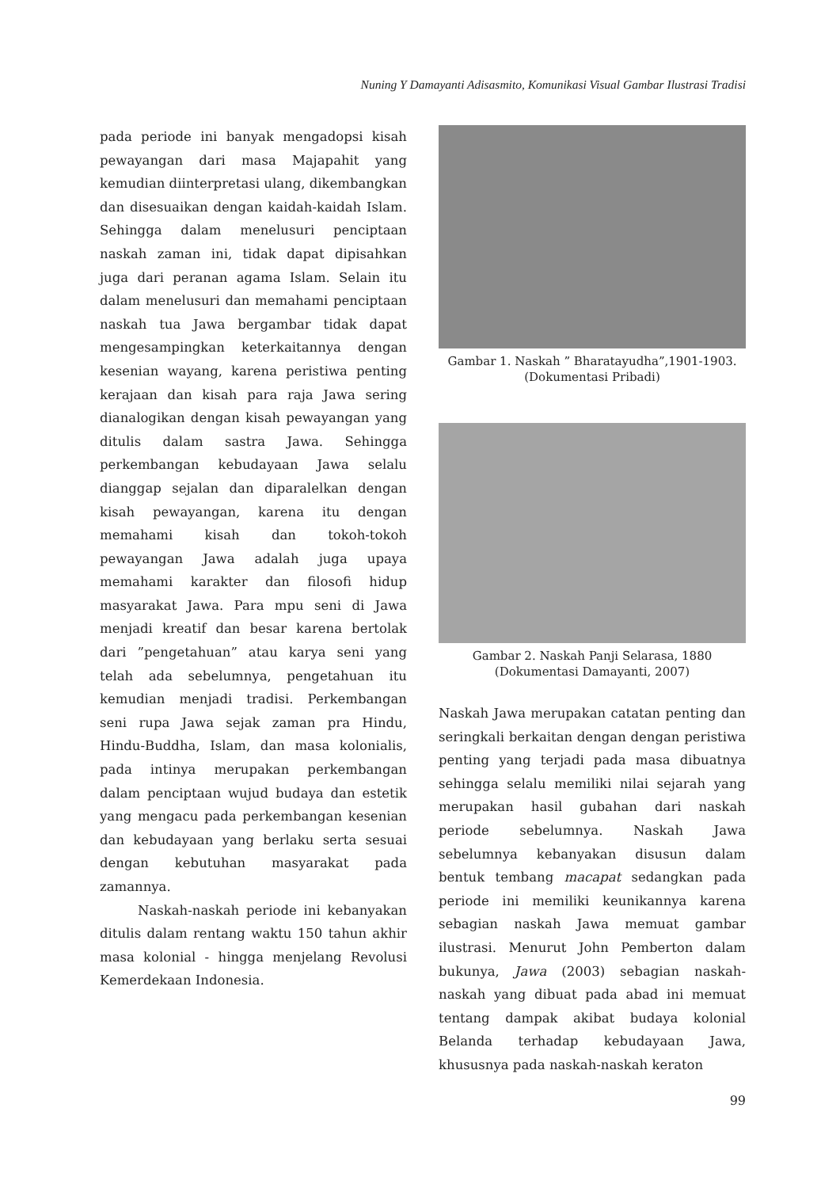Nuning Y Damayanti Adisasmito, Komunikasi Visual Gambar Ilustrasi Tradisi
pada periode ini banyak mengadopsi kisah pewayangan dari masa Majapahit yang kemudian diinterpretasi ulang, dikembangkan dan disesuaikan dengan kaidah-kaidah Islam. Sehingga dalam menelusuri penciptaan naskah zaman ini, tidak dapat dipisahkan juga dari peranan agama Islam. Selain itu dalam menelusuri dan memahami penciptaan naskah tua Jawa bergambar tidak dapat mengesampingkan keterkaitannya dengan kesenian wayang, karena peristiwa penting kerajaan dan kisah para raja Jawa sering dianalogikan dengan kisah pewayangan yang ditulis dalam sastra Jawa. Sehingga perkembangan kebudayaan Jawa selalu dianggap sejalan dan diparalelkan dengan kisah pewayangan, karena itu dengan memahami kisah dan tokoh-tokoh pewayangan Jawa adalah juga upaya memahami karakter dan filosofi hidup masyarakat Jawa. Para mpu seni di Jawa menjadi kreatif dan besar karena bertolak dari ”pengetahuan” atau karya seni yang telah ada sebelumnya, pengetahuan itu kemudian menjadi tradisi. Perkembangan seni rupa Jawa sejak zaman pra Hindu, Hindu-Buddha, Islam, dan masa kolonialis, pada intinya merupakan perkembangan dalam penciptaan wujud budaya dan estetik yang mengacu pada perkembangan kesenian dan kebudayaan yang berlaku serta sesuai dengan kebutuhan masyarakat pada zamannya.
Naskah-naskah periode ini kebanyakan ditulis dalam rentang waktu 150 tahun akhir masa kolonial - hingga menjelang Revolusi Kemerdekaan Indonesia.
Gambar 1. Naskah ” Bharatayudha”,1901-1903. (Dokumentasi Pribadi)
Gambar 2. Naskah Panji Selarasa, 1880 (Dokumentasi Damayanti, 2007)
Naskah Jawa merupakan catatan penting dan seringkali berkaitan dengan dengan peristiwa penting yang terjadi pada masa dibuatnya sehingga selalu memiliki nilai sejarah yang merupakan hasil gubahan dari naskah periode sebelumnya. Naskah Jawa sebelumnya kebanyakan disusun dalam bentuk tembang macapat sedangkan pada periode ini memiliki keunikannya karena sebagian naskah Jawa memuat gambar ilustrasi. Menurut John Pemberton dalam bukunya, Jawa (2003) sebagian naskah-naskah yang dibuat pada abad ini memuat tentang dampak akibat budaya kolonial Belanda terhadap kebudayaan Jawa, khususnya pada naskah-naskah keraton
99